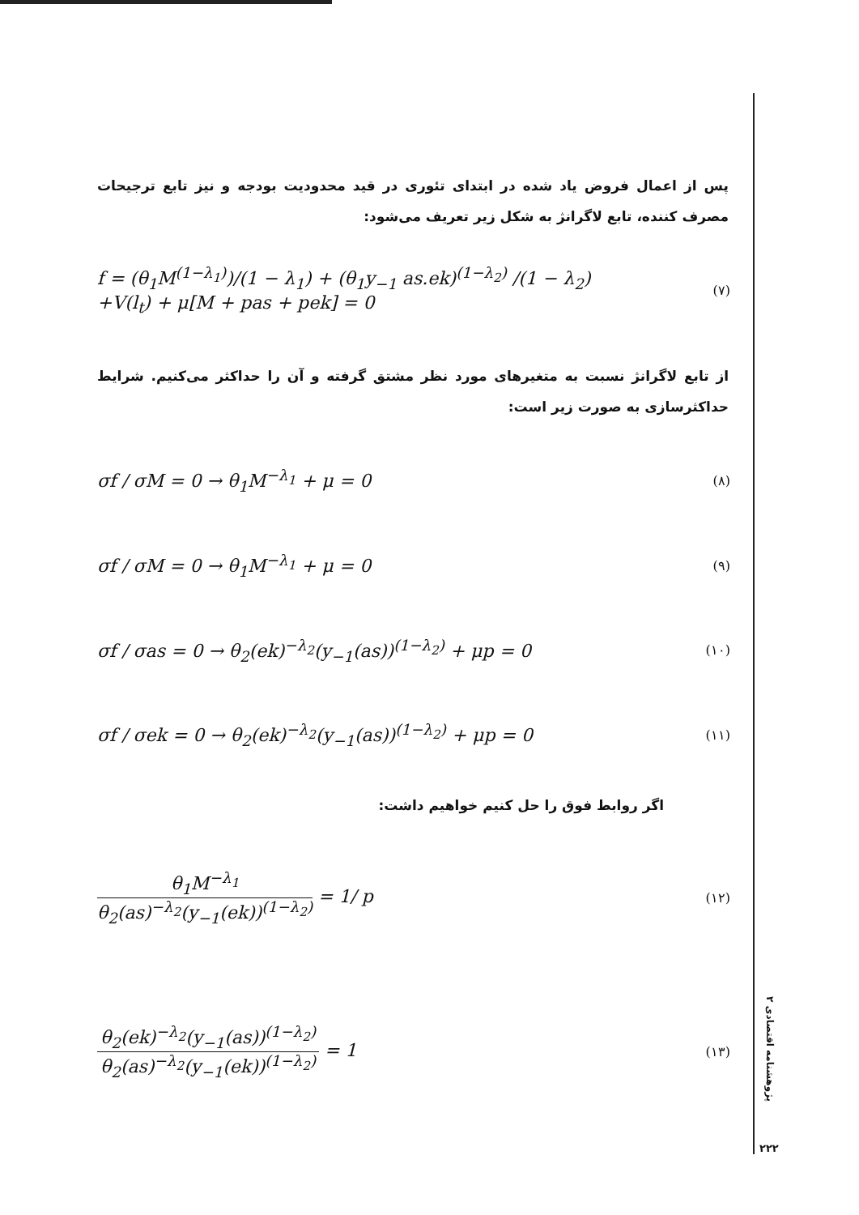پس از اعمال فروض یاد شده در ابتدای تئوری در قید محدودیت بودجه و نیز تابع ترجیحات مصرف کننده، تابع لاگرانژ به شکل زیر تعریف می‌شود:
f = (θ<sub>1</sub>M<sup>(1−λ<sub>1</sub>)</sup>)/(1 − λ<sub>1</sub>) + (θ<sub>1</sub>y<sub>−1</sub> as.ek)<sup>(1−λ<sub>2</sub>)</sup> /(1 − λ<sub>2</sub>)
+V(l<sub>t</sub>) + μ[M + pas + pek] = 0
(۷)
از تابع لاگرانژ نسبت به متغیرهای مورد نظر مشتق گرفته و آن را حداکثر می‌کنیم. شرایط حداکثرسازی به صورت زیر است:
σf / σM = 0 → θ<sub>1</sub>M<sup>−λ<sub>1</sub></sup> + μ = 0
(۸)
σf / σM = 0 → θ<sub>1</sub>M<sup>−λ<sub>1</sub></sup> + μ = 0
(۹)
σf / σas = 0 → θ<sub>2</sub>(ek)<sup>−λ<sub>2</sub></sup>(y<sub>−1</sub>(as))<sup>(1−λ<sub>2</sub>)</sup> + μp = 0
(۱۰)
σf / σek = 0 → θ<sub>2</sub>(ek)<sup>−λ<sub>2</sub></sup>(y<sub>−1</sub>(as))<sup>(1−λ<sub>2</sub>)</sup> + μp = 0
(۱۱)
اگر روابط فوق را حل کنیم خواهیم داشت:
θ<sub>1</sub>M<sup>−λ<sub>1</sub></sup> θ<sub>2</sub>(as)<sup>−λ<sub>2</sub></sup>(y<sub>−1</sub>(ek))<sup>(1−λ<sub>2</sub>)</sup> = 1/ p
(۱۲)
θ<sub>2</sub>(ek)<sup>−λ<sub>2</sub></sup>(y<sub>−1</sub>(as))<sup>(1−λ<sub>2</sub>)</sup> θ<sub>2</sub>(as)<sup>−λ<sub>2</sub></sup>(y<sub>−1</sub>(ek))<sup>(1−λ<sub>2</sub>)</sup> = 1
(۱۳)
پژوهشنامه اقتصادی ۲
۲۲۲